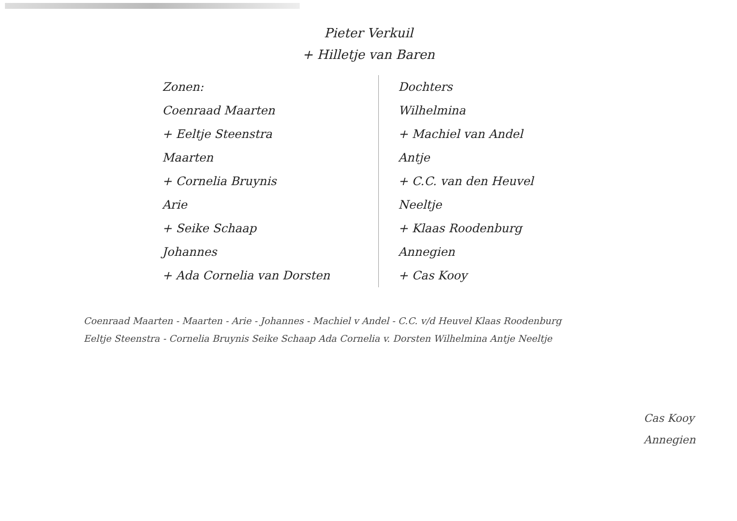Pieter Verkuil
+ Hilletje van Baren
Zonen:
Coenraad Maarten
+ Eeltje Steenstra
Maarten
+ Cornelia Bruynis
Arie
+ Seike Schaap
Johannes
+ Ada Cornelia van Dorsten
Dochters
Wilhelmina
+ Machiel van Andel
Antje
+ C.C. van den Heuvel
Neeltje
+ Klaas Roodenburg
Annegien
+ Cas Kooy
Coenraad Maarten - Maarten - Arie - Johannes - Machiel v Andel - C.C. v/d Heuvel Klaas Roodenburg
Eeltje Steenstra - Cornelia Bruynis Seike Schaap Ada Cornelia v. Dorsten Wilhelmina Antje Neeltje
Cas Kooy
Annegien